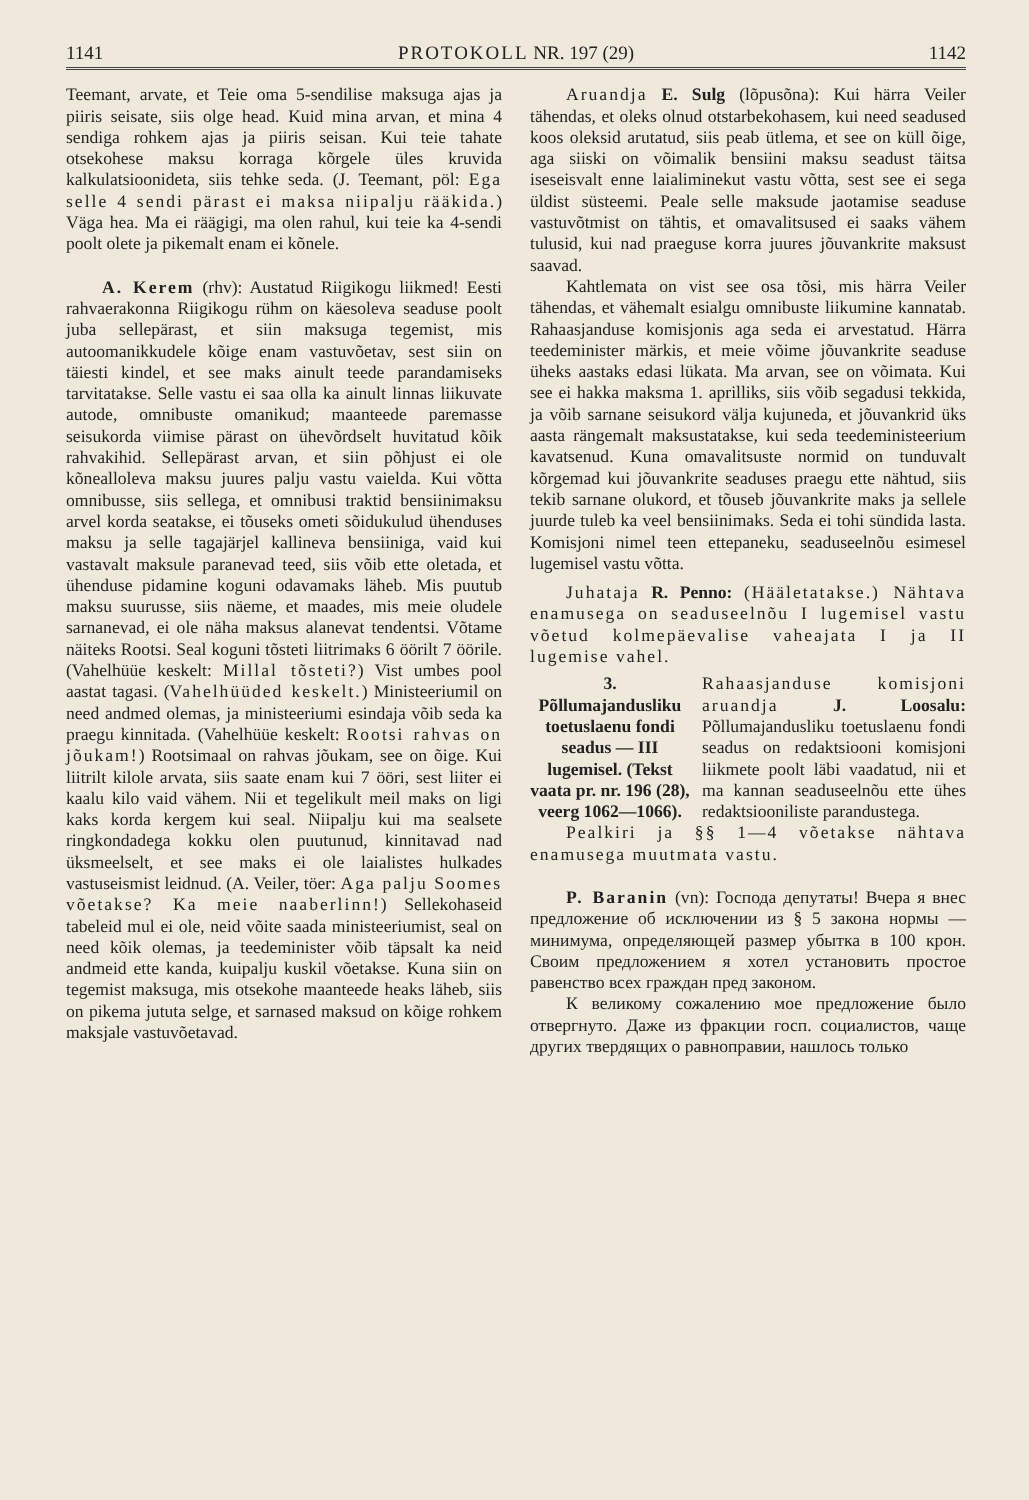1141 PROTOKOLL NR. 197 (29) 1142
Teemant, arvate, et Teie oma 5-sendilise maksuga ajas ja piiris seisate, siis olge head. Kuid mina arvan, et mina 4 sendiga rohkem ajas ja piiris seisan. Kui teie tahate otsekohese maksu korraga kõrgele üles kruvida kalkulatsioonideta, siis tehke seda. (J. Teemant, pöl: Ega selle 4 sendi pärast ei maksa niipalju rääkida.) Väga hea. Ma ei räägigi, ma olen rahul, kui teie ka 4-sendi poolt olete ja pikemalt enam ei kõnele.
A. Kerem (rhv): Austatud Riigikogu liikmed! Eesti rahvaerakonna Riigikogu rühm on käesoleva seaduse poolt juba sellepärast, et siin maksuga tegemist, mis autoomanikkudele kõige enam vastuvõetav, sest siin on täiesti kindel, et see maks ainult teede parandamiseks tarvitatakse. Selle vastu ei saa olla ka ainult linnas liikuvate autode, omnibuste omanikud; maanteede paremasse seisukorda viimise pärast on ühevõrdselt huvitatud kõik rahvakihid. Sellepärast arvan, et siin põhjust ei ole kõnealloleva maksu juures palju vastu vaielda. Kui võtta omnibusse, siis sellega, et omnibusi traktid bensiinimaksu arvel korda seatakse, ei tõuseks ometi sõidukulud ühenduses maksu ja selle tagajärjel kallineva bensiiniga, vaid kui vastavalt maksule paranevad teed, siis võib ette oletada, et ühenduse pidamine koguni odavamaks läheb. Mis puutub maksu suurusse, siis näeme, et maades, mis meie oludele sarnanevad, ei ole näha maksus alanevat tendentsi. Võtame näiteks Rootsi. Seal koguni tõsteti liitrimaks 6 öörilt 7 öörile. (Vahelhüüe keskelt: Millal tõsteti?) Vist umbes pool aastat tagasi. (Vahelhüüded keskelt.) Ministeeriumil on need andmed olemas, ja ministeeriumi esindaja võib seda ka praegu kinnitada. (Vahelhüüe keskelt: Rootsi rahvas on jõukam!) Rootsimaal on rahvas jõukam, see on õige. Kui liitrilt kilole arvata, siis saate enam kui 7 ööri, sest liiter ei kaalu kilo vaid vähem. Nii et tegelikult meil maks on ligi kaks korda kergem kui seal. Niipalju kui ma sealsete ringkondadega kokku olen puutunud, kinnitavad nad üksmeelselt, et see maks ei ole laialistes hulkades vastuseismist leidnud. (A. Veiler, töer: Aga palju Soomes võetakse? Ka meie naaberlinn!) Sellekohaseid tabeleid mul ei ole, neid võite saada ministeeriumist, seal on need kõik olemas, ja teedeminister võib täpsalt ka neid andmeid ette kanda, kuipalju kuskil võetakse. Kuna siin on tegemist maksuga, mis otsekohe maanteede heaks läheb, siis on pikema jututa selge, et sarnased maksud on kõige rohkem maksjale vastuvõetavad.
Aruandja E. Sulg (lõpusõna): Kui härra Veiler tähendas, et oleks olnud otstarbekohasem, kui need seadused koos oleksid arutatud, siis peab ütlema, et see on küll õige, aga siiski on võimalik bensiini maksu seadust täitsa iseseisvalt enne laialiminekut vastu võtta, sest see ei sega üldist süsteemi. Peale selle maksude jaotamise seaduse vastuvõtmist on tähtis, et omavalitsused ei saaks vähem tulusid, kui nad praeguse korra juures jõuvankrite maksust saavad.
Kahtlemata on vist see osa tõsi, mis härra Veiler tähendas, et vähemalt esialgu omnibuste liikumine kannatab. Rahaasjanduse komisjonis aga seda ei arvestatud. Härra teedeminister märkis, et meie võime jõuvankrite seaduse üheks aastaks edasi lükata. Ma arvan, see on võimata. Kui see ei hakka maksma 1. aprilliks, siis võib segadusi tekkida, ja võib sarnane seisukord välja kujuneda, et jõuvankrid üks aasta rängemalt maksustatakse, kui seda teedeministeerium kavatsenud. Kuna omavalitsuste normid on tunduvalt kõrgemad kui jõuvankrite seaduses praegu ette nähtud, siis tekib sarnane olukord, et tõuseb jõuvankrite maks ja sellele juurde tuleb ka veel bensiinimaks. Seda ei tohi sündida lasta. Komisjoni nimel teen ettepaneku, seaduseelnõu esimesel lugemisel vastu võtta.
Juhataja R. Penno: (Hääletatakse.) Nähtava enamusega on seaduseelnõu I lugemisel vastu võetud kolmepäevalise vaheajata I ja II lugemise vahel.
3. Põllumajandusliku toetuslaenu fondi seadus — III lugemisel. (Tekst vaata pr. nr. 196 (28), veerg 1062—1066).
Rahaasjanduse komisjoni aruandja J. Loosalu: Põllumajandusliku toetuslaenu fondi seadus on redaktsiooni komisjoni liikmete poolt läbi vaadatud, nii et ma kannan seaduseelnõu ette ühes redaktsiooniliste parandustega.
Pealkiri ja §§ 1—4 võetakse nähtava enamusega muutmata vastu.
P. Baranin (vn): Господа депутаты! Вчера я внес предложение об исключении из § 5 закона нормы — минимума, определяющей размер убытка в 100 крон. Своим предложением я хотел установить простое равенство всех граждан пред законом.
К великому сожалению мое предложение было отвергнуто. Даже из фракции госп. социалистов, чаще других твердящих о равноправии, нашлось только